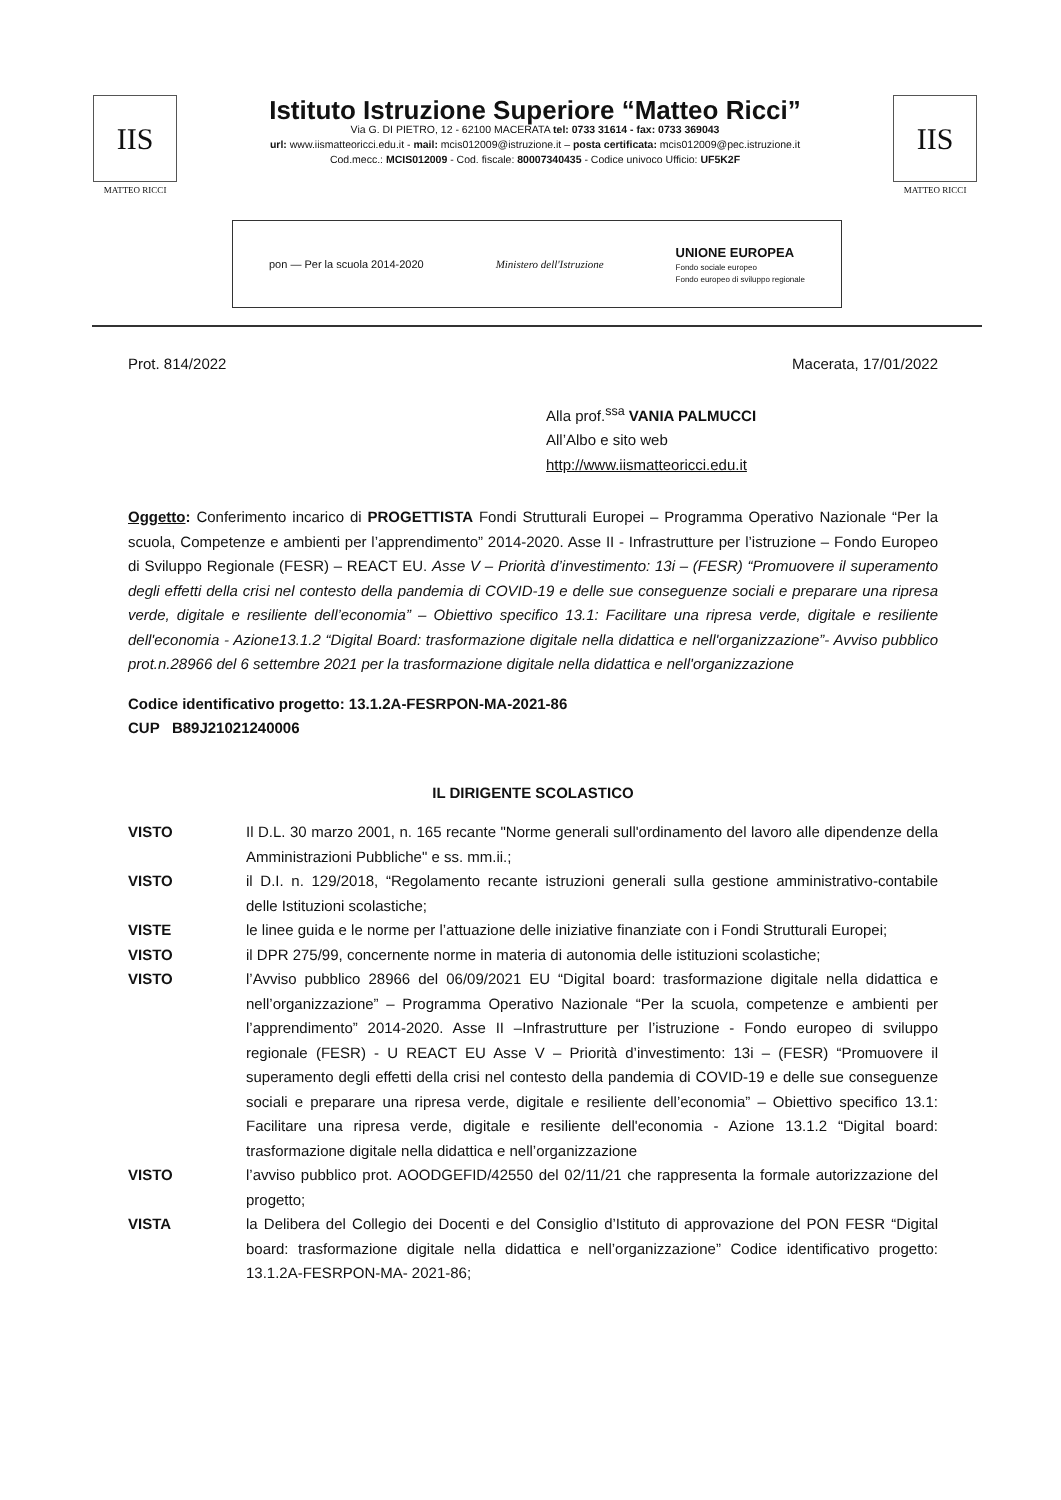IIS
MATTEO RICCI
Istituto Istruzione Superiore “Matteo Ricci”
Via G. DI PIETRO, 12 - 62100 MACERATA tel: 0733 31614 - fax: 0733 369043
url: www.iismatteoricci.edu.it - mail: mcis012009@istruzione.it – posta certificata: mcis012009@pec.istruzione.it
Cod.mecc.: MCIS012009 - Cod. fiscale: 80007340435 - Codice univoco Ufficio: UF5K2F
IIS
MATTEO RICCI
pon — Per la scuola 2014-2020 Ministero dell'Istruzione UNIONE EUROPEA
Fondo sociale europeo
Fondo europeo di sviluppo regionale
Prot. 814/2022 Macerata, 17/01/2022
Alla prof.<sup>ssa</sup> VANIA PALMUCCI
All’Albo e sito web
http://www.iismatteoricci.edu.it
Oggetto: Conferimento incarico di PROGETTISTA Fondi Strutturali Europei – Programma Operativo Nazionale “Per la scuola, Competenze e ambienti per l’apprendimento” 2014-2020. Asse II - Infrastrutture per l’istruzione – Fondo Europeo di Sviluppo Regionale (FESR) – REACT EU. Asse V – Priorità d’investimento: 13i – (FESR) “Promuovere il superamento degli effetti della crisi nel contesto della pandemia di COVID-19 e delle sue conseguenze sociali e preparare una ripresa verde, digitale e resiliente dell’economia” – Obiettivo specifico 13.1: Facilitare una ripresa verde, digitale e resiliente dell'economia - Azione13.1.2 “Digital Board: trasformazione digitale nella didattica e nell'organizzazione”- Avviso pubblico prot.n.28966 del 6 settembre 2021 per la trasformazione digitale nella didattica e nell'organizzazione
Codice identificativo progetto: 13.1.2A-FESRPON-MA-2021-86
CUP B89J21021240006
IL DIRIGENTE SCOLASTICO
VISTO Il D.L. 30 marzo 2001, n. 165 recante "Norme generali sull'ordinamento del lavoro alle dipendenze della Amministrazioni Pubbliche" e ss. mm.ii.;
VISTO il D.I. n. 129/2018, “Regolamento recante istruzioni generali sulla gestione amministrativo-contabile delle Istituzioni scolastiche;
VISTE le linee guida e le norme per l’attuazione delle iniziative finanziate con i Fondi Strutturali Europei;
VISTO il DPR 275/99, concernente norme in materia di autonomia delle istituzioni scolastiche;
VISTO l’Avviso pubblico 28966 del 06/09/2021 EU “Digital board: trasformazione digitale nella didattica e nell’organizzazione” – Programma Operativo Nazionale “Per la scuola, competenze e ambienti per l’apprendimento” 2014-2020. Asse II –Infrastrutture per l’istruzione - Fondo europeo di sviluppo regionale (FESR) - U REACT EU Asse V – Priorità d’investimento: 13i – (FESR) “Promuovere il superamento degli effetti della crisi nel contesto della pandemia di COVID-19 e delle sue conseguenze sociali e preparare una ripresa verde, digitale e resiliente dell’economia” – Obiettivo specifico 13.1: Facilitare una ripresa verde, digitale e resiliente dell'economia - Azione 13.1.2 “Digital board: trasformazione digitale nella didattica e nell’organizzazione
VISTO l’avviso pubblico prot. AOODGEFID/42550 del 02/11/21 che rappresenta la formale autorizzazione del progetto;
VISTA la Delibera del Collegio dei Docenti e del Consiglio d’Istituto di approvazione del PON FESR “Digital board: trasformazione digitale nella didattica e nell’organizzazione” Codice identificativo progetto: 13.1.2A-FESRPON-MA- 2021-86;